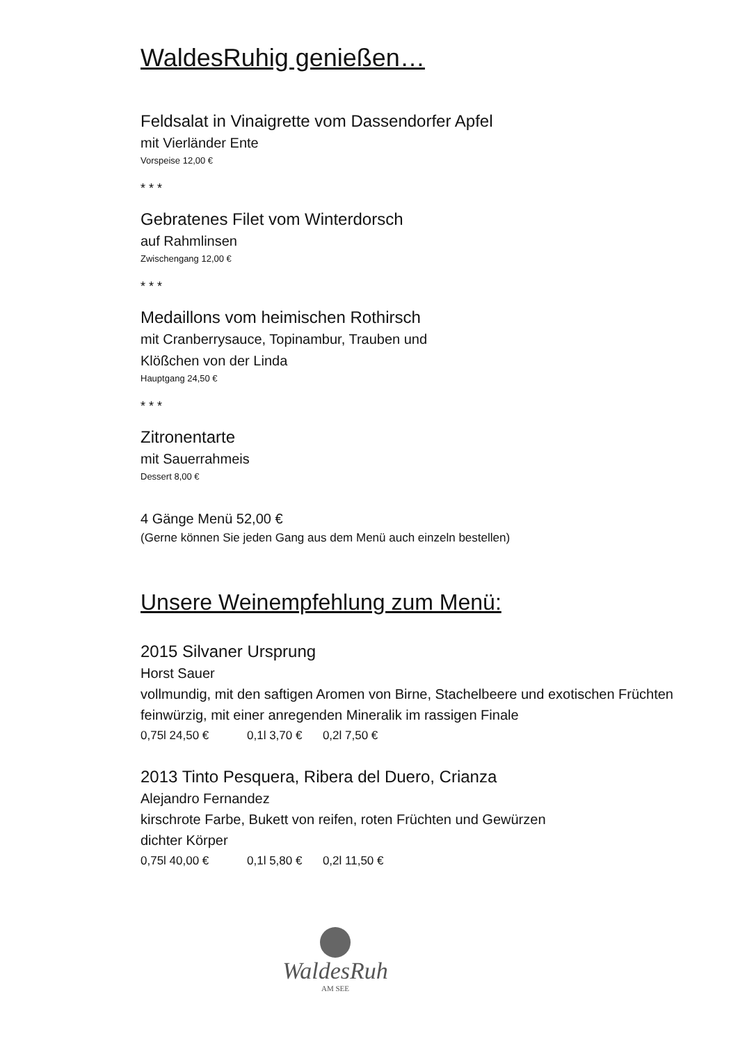WaldesRuhig genießen…
Feldsalat in Vinaigrette vom Dassendorfer Apfel
mit Vierländer Ente
Vorspeise 12,00 €
* * *
Gebratenes Filet vom Winterdorsch
auf Rahmlinsen
Zwischengang 12,00 €
* * *
Medaillons vom heimischen Rothirsch
mit Cranberrysauce, Topinambur, Trauben und
Klößchen von der Linda
Hauptgang 24,50 €
* * *
Zitronentarte
mit Sauerrahmeis
Dessert 8,00 €
4 Gänge Menü 52,00 €
(Gerne können Sie jeden Gang aus dem Menü auch einzeln bestellen)
Unsere Weinempfehlung zum Menü:
2015 Silvaner Ursprung
Horst Sauer
vollmundig, mit den saftigen Aromen von Birne, Stachelbeere und exotischen Früchten
feinwürzig, mit einer anregenden Mineralik im rassigen Finale
0,75l 24,50 € 0,1l 3,70 € 0,2l 7,50 €
2013 Tinto Pesquera, Ribera del Duero, Crianza
Alejandro Fernandez
kirschrote Farbe, Bukett von reifen, roten Früchten und Gewürzen
dichter Körper
0,75l 40,00 € 0,1l 5,80 € 0,2l 11,50 €
WaldesRuh
AM SEE